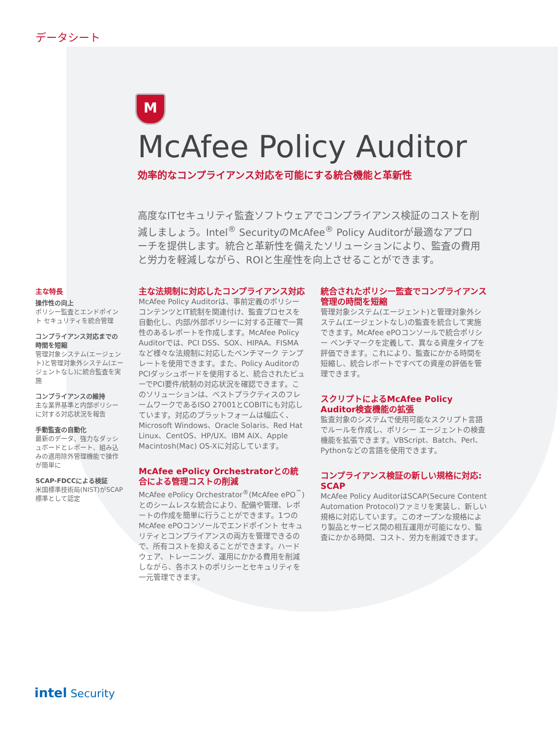データシート
M
McAfee Policy Auditor
効率的なコンプライアンス対応を可能にする統合機能と革新性
高度なITセキュリティ監査ソフトウェアでコンプライアンス検証のコストを削減しましょう。Intel<sup>®</sup> SecurityのMcAfee<sup>®</sup> Policy Auditorが最適なアプローチを提供します。統合と革新性を備えたソリューションにより、監査の費用と労力を軽減しながら、ROIと生産性を向上させることができます。
主な特長
操作性の向上
ポリシー監査とエンドポイント セキュリティを統合管理
コンプライアンス対応までの時間を短縮
管理対象システム(エージェント)と管理対象外システム(エージェントなし)に統合監査を実施
コンプライアンスの維持
主な業界基準と内部ポリシーに対する対応状況を報告
手動監査の自動化
最新のデータ、強力なダッシュボードとレポート、組み込みの適用除外管理機能で操作が簡単に
SCAP-FDCCによる検証
米国標準技術局(NIST)がSCAP標準として認定
主な法規制に対応したコンプライアンス対応
McAfee Policy Auditorは、事前定義のポリシー コンテンツとIT統制を関連付け、監査プロセスを自動化し、内部/外部ポリシーに対する正確で一貫性のあるレポートを作成します。McAfee Policy Auditorでは、PCI DSS、SOX、HIPAA、FISMAなど様々な法規制に対応したベンチマーク テンプレートを使用できます。また、Policy AuditorのPCIダッシュボードを使用すると、統合されたビューでPCI要件/統制の対応状況を確認できます。このソリューションは、ベストプラクティスのフレームワークであるISO 27001とCOBITにも対応しています。対応のプラットフォームは幅広く、Microsoft Windows、Oracle Solaris、Red Hat Linux、CentOS、HP/UX、IBM AIX、Apple Macintosh(Mac) OS-Xに対応しています。
McAfee ePolicy Orchestratorとの統合による管理コストの削減
McAfee ePolicy Orchestrator<sup>®</sup>(McAfee ePO<sup>™</sup>)とのシームレスな統合により、配備や管理、レポートの作成を簡単に行うことができます。1つのMcAfee ePOコンソールでエンドポイント セキュリティとコンプライアンスの両方を管理できるので、所有コストを抑えることができます。ハードウェア、トレーニング、運用にかかる費用を削減しながら、各ホストのポリシーとセキュリティを一元管理できます。
統合されたポリシー監査でコンプライアンス管理の時間を短縮
管理対象システム(エージェント)と管理対象外システム(エージェントなし)の監査を統合して実施できます。McAfee ePOコンソールで統合ポリシー ベンチマークを定義して、異なる資産タイプを評価できます。これにより、監査にかかる時間を短縮し、統合レポートですべての資産の評価を管理できます。
スクリプトによるMcAfee Policy Auditor検査機能の拡張
監査対象のシステムで使用可能なスクリプト言語でルールを作成し、ポリシー エージェントの検査機能を拡張できます。VBScript、Batch、Perl、Pythonなどの言語を使用できます。
コンプライアンス検証の新しい規格に対応: SCAP
McAfee Policy AuditorはSCAP(Secure Content Automation Protocol)ファミリを実装し、新しい規格に対応しています。このオープンな規格により製品とサービス間の相互運用が可能になり、監査にかかる時間、コスト、労力を削減できます。
intel Security